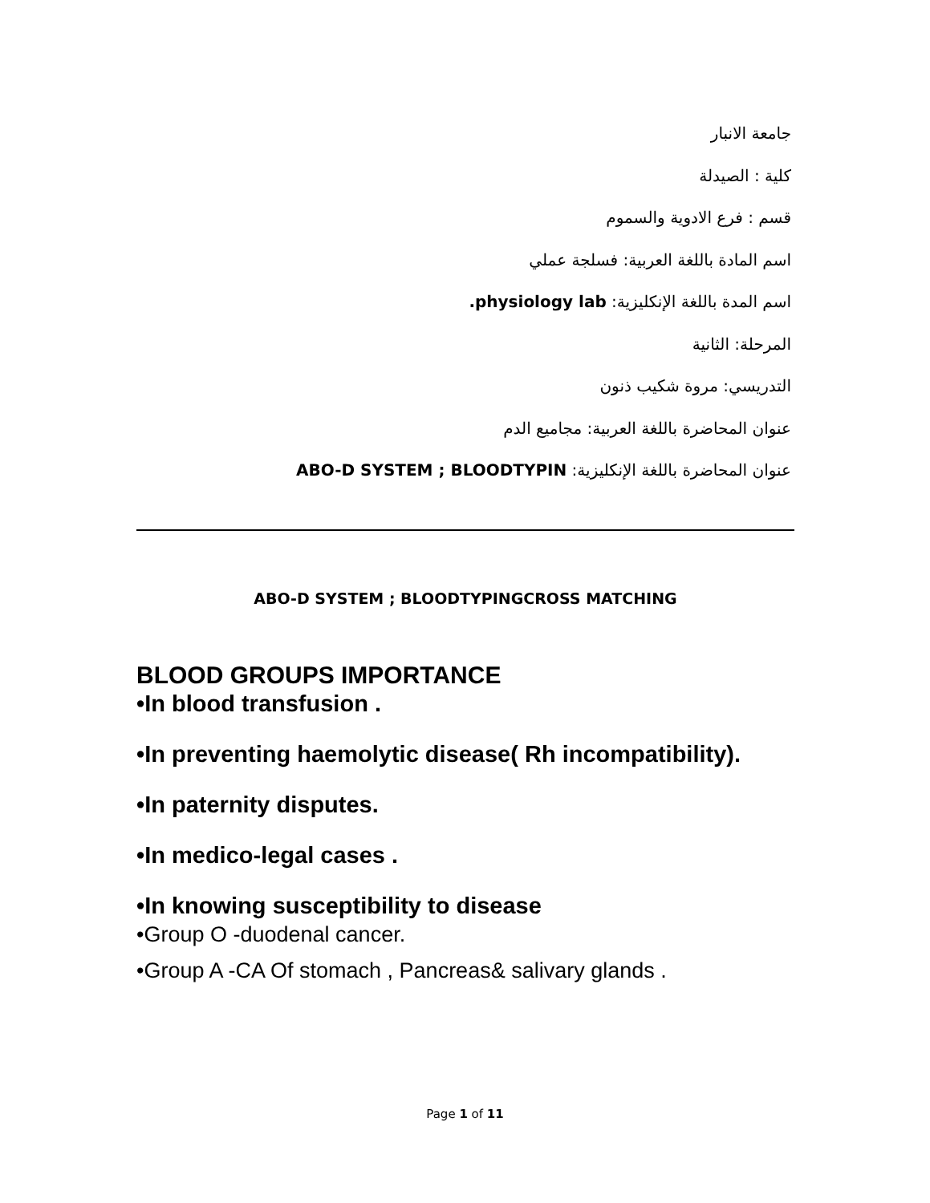جامعة الانبار
كلية : الصيدلة
قسم : فرع الادوية والسموم
اسم المادة باللغة العربية: فسلجة عملي
اسم المدة باللغة الإنكليزية: physiology lab.
المرحلة: الثانية
التدريسي: مروة شكيب ذنون
عنوان المحاضرة باللغة العربية: مجاميع الدم
عنوان المحاضرة باللغة الإنكليزية: ABO-D SYSTEM ; BLOODTYPIN
ABO-D SYSTEM ; BLOODTYPINGCROSS MATCHING
BLOOD GROUPS IMPORTANCE
•In blood transfusion .
•In preventing haemolytic disease( Rh incompatibility).
•In paternity disputes.
•In medico-legal cases .
•In knowing susceptibility to disease
•Group O -duodenal cancer.
•Group A -CA Of stomach , Pancreas& salivary glands .
Page 1 of 11